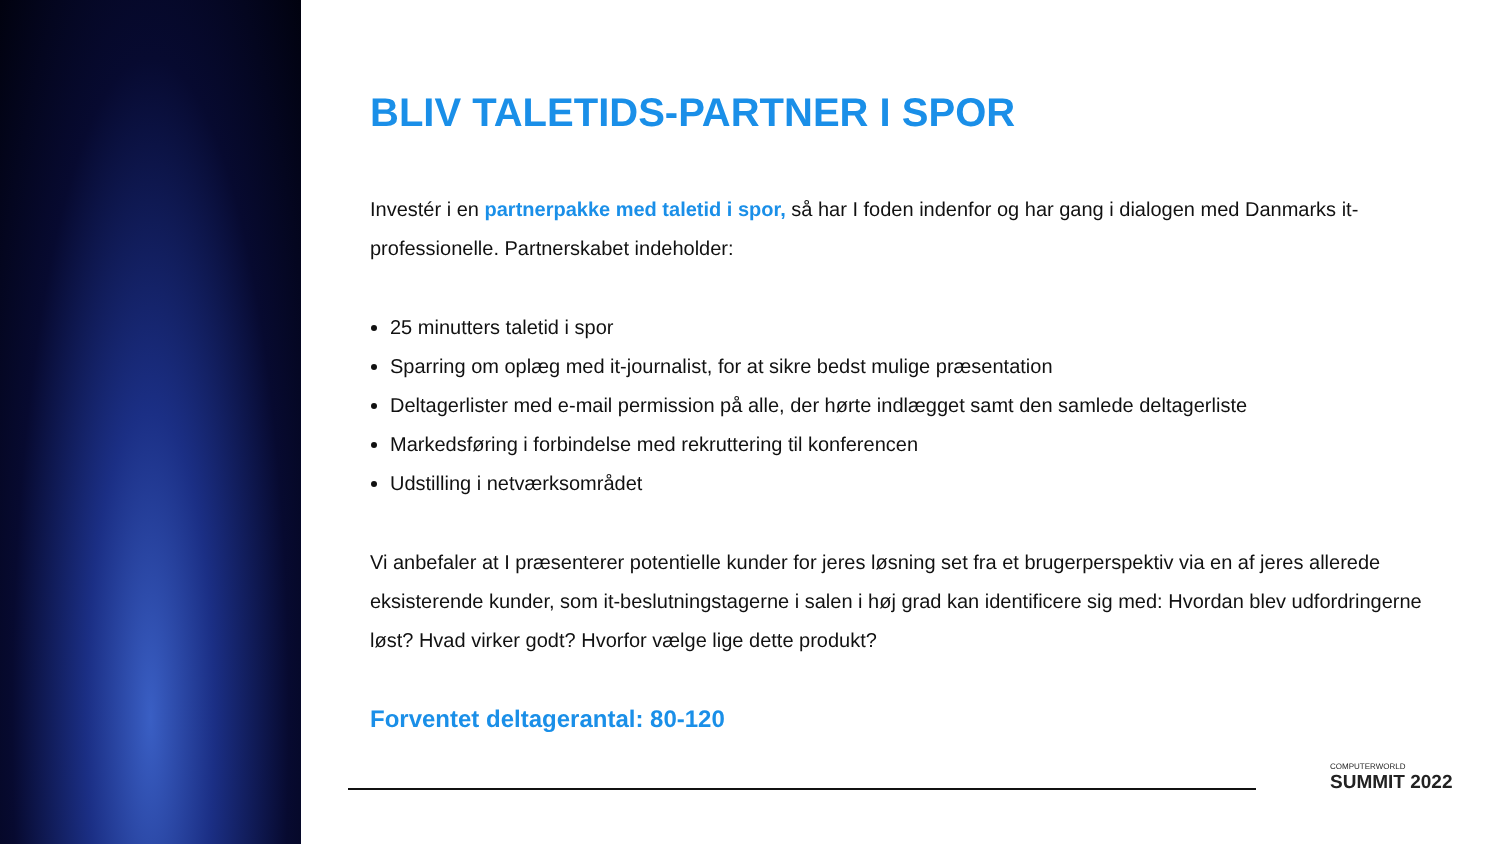BLIV TALETIDS-PARTNER I SPOR
Investér i en partnerpakke med taletid i spor, så har I foden indenfor og har gang i dialogen med Danmarks it-professionelle. Partnerskabet indeholder:
25 minutters taletid i spor
Sparring om oplæg med it-journalist, for at sikre bedst mulige præsentation
Deltagerlister med e-mail permission på alle, der hørte indlægget samt den samlede deltagerliste
Markedsføring i forbindelse med rekruttering til konferencen
Udstilling i netværksområdet
Vi anbefaler at I præsenterer potentielle kunder for jeres løsning set fra et brugerperspektiv via en af jeres allerede eksisterende kunder, som it-beslutningstagerne i salen i høj grad kan identificere sig med: Hvordan blev udfordringerne løst? Hvad virker godt? Hvorfor vælge lige dette produkt?
Forventet deltagerantal: 80-120
COMPUTERWORLD
SUMMIT 2022